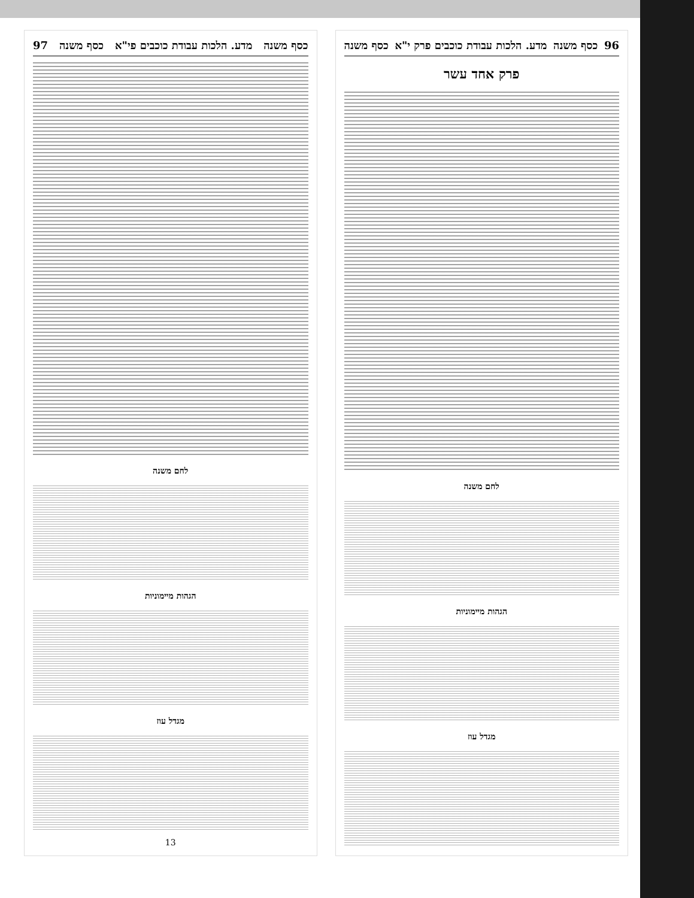96 כסף משנה מדע. הלכות עבודת כוכבים פרק י"א כסף משנה
פרק אחד עשר
לחם משנה
הגהות מיימוניות
מגדל עוז
כסף משנה מדע. הלכות עבודת כוכבים פי"א כסף משנה 97
לחם משנה
הגהות מיימוניות
מגדל עוז
13